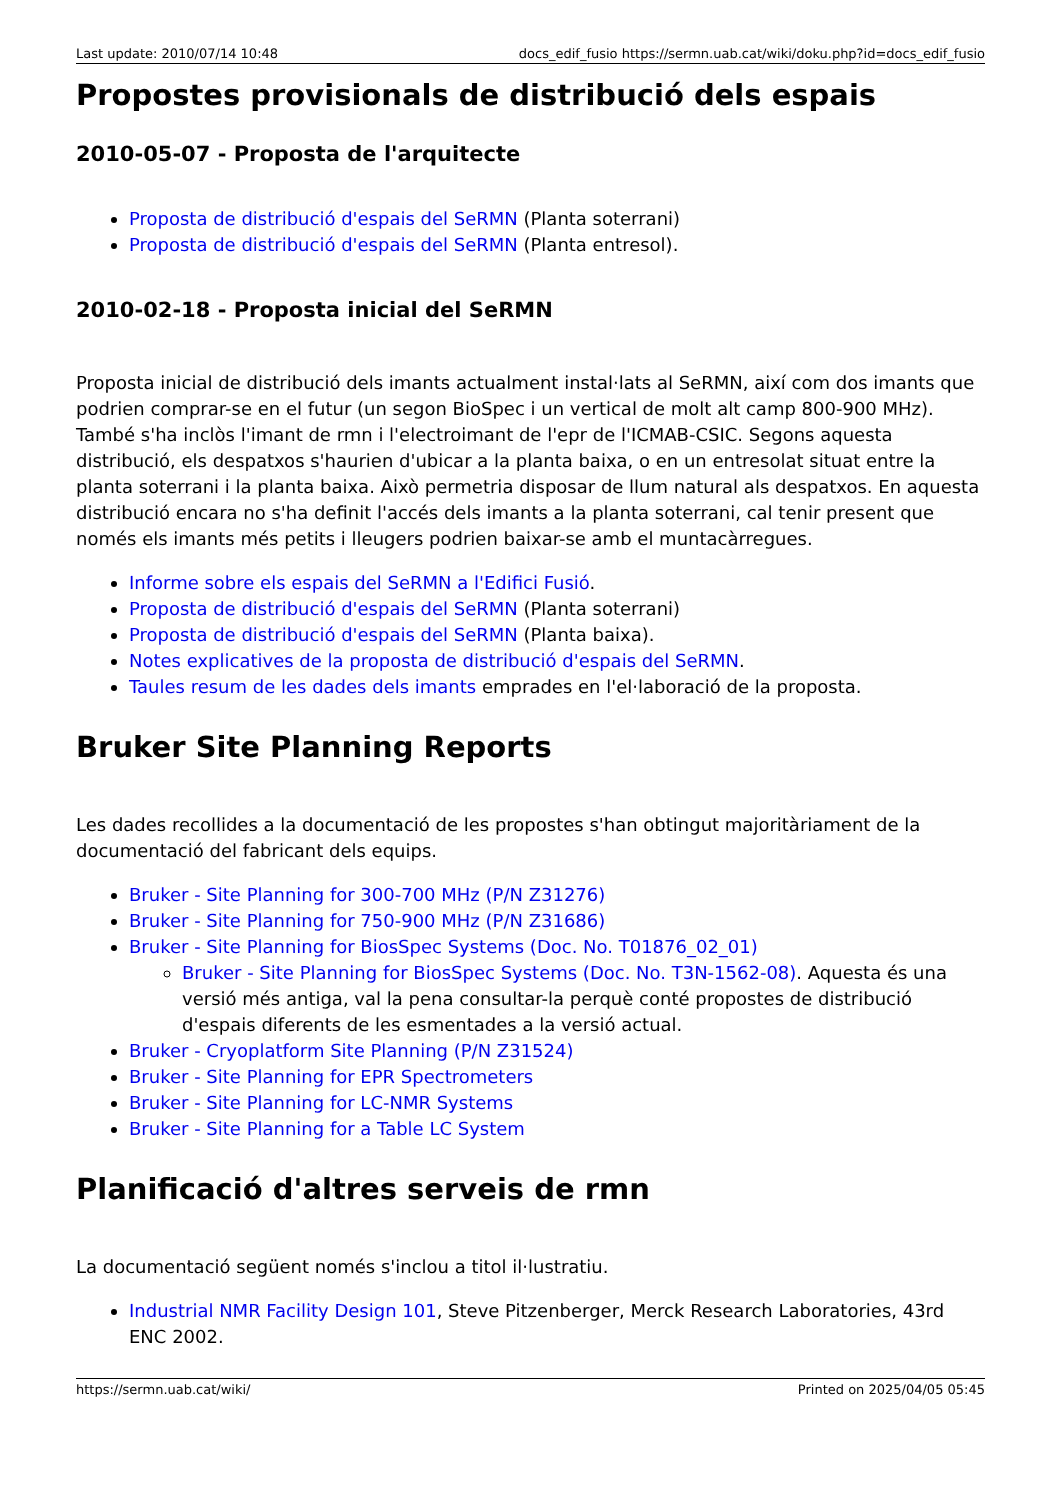Last update: 2010/07/14 10:48 docs_edif_fusio https://sermn.uab.cat/wiki/doku.php?id=docs_edif_fusio
Propostes provisionals de distribució dels espais
2010-05-07 - Proposta de l'arquitecte
Proposta de distribució d'espais del SeRMN (Planta soterrani)
Proposta de distribució d'espais del SeRMN (Planta entresol).
2010-02-18 - Proposta inicial del SeRMN
Proposta inicial de distribució dels imants actualment instal·lats al SeRMN, així com dos imants que podrien comprar-se en el futur (un segon BioSpec i un vertical de molt alt camp 800-900 MHz). També s'ha inclòs l'imant de rmn i l'electroimant de l'epr de l'ICMAB-CSIC. Segons aquesta distribució, els despatxos s'haurien d'ubicar a la planta baixa, o en un entresolat situat entre la planta soterrani i la planta baixa. Això permetria disposar de llum natural als despatxos. En aquesta distribució encara no s'ha definit l'accés dels imants a la planta soterrani, cal tenir present que només els imants més petits i lleugers podrien baixar-se amb el muntacàrregues.
Informe sobre els espais del SeRMN a l'Edifici Fusió.
Proposta de distribució d'espais del SeRMN (Planta soterrani)
Proposta de distribució d'espais del SeRMN (Planta baixa).
Notes explicatives de la proposta de distribució d'espais del SeRMN.
Taules resum de les dades dels imants emprades en l'el·laboració de la proposta.
Bruker Site Planning Reports
Les dades recollides a la documentació de les propostes s'han obtingut majoritàriament de la documentació del fabricant dels equips.
Bruker - Site Planning for 300-700 MHz (P/N Z31276)
Bruker - Site Planning for 750-900 MHz (P/N Z31686)
Bruker - Site Planning for BiosSpec Systems (Doc. No. T01876_02_01)
Bruker - Site Planning for BiosSpec Systems (Doc. No. T3N-1562-08). Aquesta és una versió més antiga, val la pena consultar-la perquè conté propostes de distribució d'espais diferents de les esmentades a la versió actual.
Bruker - Cryoplatform Site Planning (P/N Z31524)
Bruker - Site Planning for EPR Spectrometers
Bruker - Site Planning for LC-NMR Systems
Bruker - Site Planning for a Table LC System
Planificació d'altres serveis de rmn
La documentació següent només s'inclou a titol il·lustratiu.
Industrial NMR Facility Design 101, Steve Pitzenberger, Merck Research Laboratories, 43rd ENC 2002.
https://sermn.uab.cat/wiki/ Printed on 2025/04/05 05:45